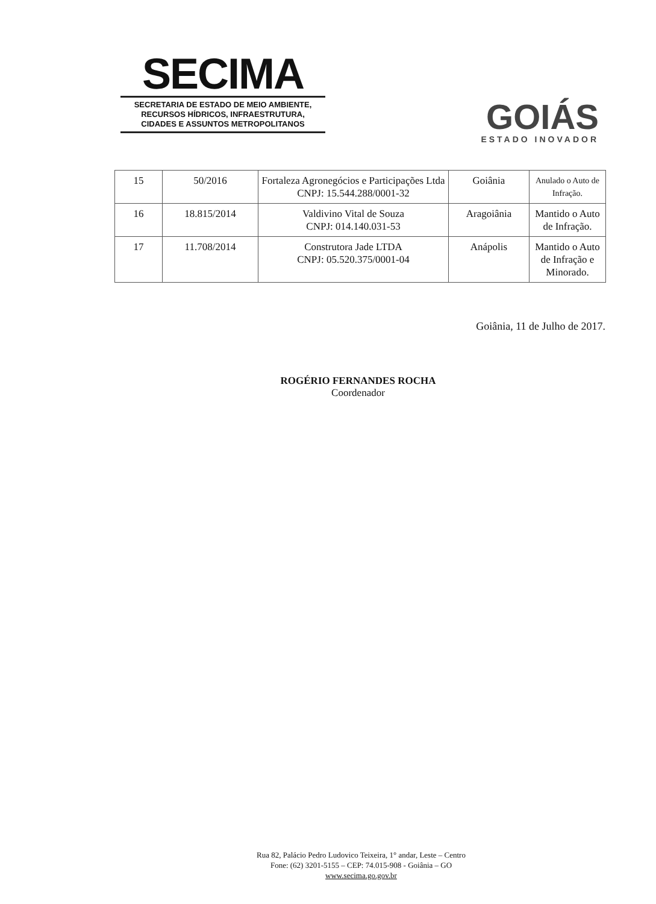SECIMA
SECRETARIA DE ESTADO DE MEIO AMBIENTE,
RECURSOS HÍDRICOS, INFRAESTRUTURA,
CIDADES E ASSUNTOS METROPOLITANOS
GOIÁS
ESTADO INOVADOR
| 15 | 50/2016 | Fortaleza Agronegócios e Participações Ltda CNPJ: 15.544.288/0001-32 | Goiânia | Anulado o Auto de Infração. |
| 16 | 18.815/2014 | Valdivino Vital de Souza CNPJ: 014.140.031-53 | Aragoiânia | Mantido o Auto de Infração. |
| 17 | 11.708/2014 | Construtora Jade LTDA CNPJ: 05.520.375/0001-04 | Anápolis | Mantido o Auto de Infração e Minorado. |
Goiânia, 11 de Julho de 2017.
ROGÉRIO FERNANDES ROCHA
Coordenador
Rua 82, Palácio Pedro Ludovico Teixeira, 1° andar, Leste – Centro
Fone: (62) 3201-5155 – CEP: 74.015-908 - Goiânia – GO
www.secima.go.gov.br